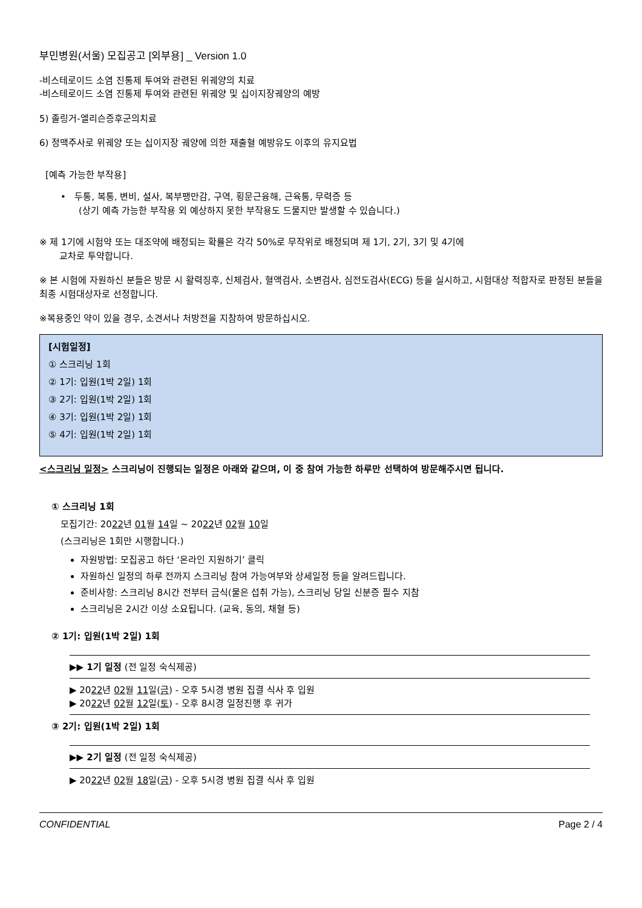부민병원(서울) 모집공고 [외부용] _ Version 1.0
-비스테로이드 소염 진통제 투여와 관련된 위궤양의 치료
-비스테로이드 소염 진통제 투여와 관련된 위궤양 및 십이지장궤양의 예방
5) 졸링거-엘리슨증후군의치료
6) 정맥주사로 위궤양 또는 십이지장 궤양에 의한 재출혈 예방유도 이후의 유지요법
[예측 가능한 부작용]
• 두통, 복통, 변비, 설사, 복부팽만감, 구역, 횡문근융해, 근육통, 무력증 등
(상기 예측 가능한 부작용 외 예상하지 못한 부작용도 드물지만 발생할 수 있습니다.)
※ 제 1기에 시험약 또는 대조약에 배정되는 확률은 각각 50%로 무작위로 배정되며 제 1기, 2기, 3기 및 4기에
교차로 투약합니다.
※ 본 시험에 자원하신 분들은 방문 시 활력징후, 신체검사, 혈액검사, 소변검사, 심전도검사(ECG) 등을 실시하고, 시험대상 적합자로 판정된 분들을 최종 시험대상자로 선정합니다.
※복용중인 약이 있을 경우, 소견서나 처방전을 지참하여 방문하십시오.
[시험일정]
① 스크리닝 1회
② 1기: 입원(1박 2일) 1회
③ 2기: 입원(1박 2일) 1회
④ 3기: 입원(1박 2일) 1회
⑤ 4기: 입원(1박 2일) 1회
<스크리닝 일정> 스크리닝이 진행되는 일정은 아래와 같으며, 이 중 참여 가능한 하루만 선택하여 방문해주시면 됩니다.
① 스크리닝 1회
모집기간: 2022년 01월 14일 ~ 2022년 02월 10일
(스크리닝은 1회만 시행합니다.)
자원방법: 모집공고 하단 ‘온라인 지원하기’ 클릭
자원하신 일정의 하루 전까지 스크리닝 참여 가능여부와 상세일정 등을 알려드립니다.
준비사항: 스크리닝 8시간 전부터 금식(물은 섭취 가능), 스크리닝 당일 신분증 필수 지참
스크리닝은 2시간 이상 소요됩니다. (교육, 동의, 채혈 등)
② 1기: 입원(1박 2일) 1회
▶▶ 1기 일정 (전 일정 숙식제공)
▶ 2022년 02월 11일(금) - 오후 5시경 병원 집결 식사 후 입원
▶ 2022년 02월 12일(토) - 오후 8시경 일정진행 후 귀가
③ 2기: 입원(1박 2일) 1회
▶▶ 2기 일정 (전 일정 숙식제공)
▶ 2022년 02월 18일(금) - 오후 5시경 병원 집결 식사 후 입원
CONFIDENTIAL Page 2 / 4